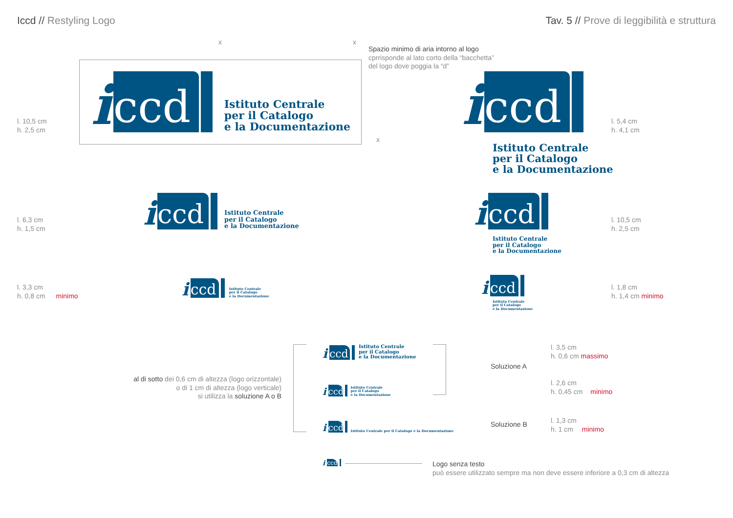Iccd // Restyling Logo
Tav. 5 // Prove di leggibilità e struttura
x x
x
Spazio minimo di aria intorno al logo
cprrisponde al lato corto della “bacchetta”
del logo dove poggia la “d”
i
ccd
Istituto Centrale
per il Catalogo
e la Documentazione
l. 10,5 cm
h. 2,5 cm
i
ccd
Istituto Centrale
per il Catalogo
e la Documentazione
l. 5,4 cm
h. 4,1 cm
i
ccd
Istituto Centrale
per il Catalogo
e la Documentazione
l. 6,3 cm
h. 1,5 cm
i
ccd
Istituto Centrale
per il Catalogo
e la Documentazione
l. 10,5 cm
h. 2,5 cm
i
ccd
Istituto Centrale
per il Catalogo
e la Documentazione
l. 3,3 cm
h. 0,8 cm minimo
i
ccd
Istituto Centrale
per il Catalogo
e la Documentazione
l. 1,8 cm
h. 1,4 cm minimo
al di sotto dei 0,6 cm di altezza (logo orizzontale)
o di 1 cm di altezza (logo verticale)
si utilizza la soluzione A o B
i
ccd
Istituto Centrale
per il Catalogo
e la Documentazione
i
ccd
Istituto Centrale
per il Catalogo
e la Documentazione
i
ccd
Istituto Centrale per il Catalogo e la Documentazione
Soluzione A
Soluzione B
l. 3,5 cm
h. 0,6 cm massimo
l. 2,6 cm
h. 0,45 cm minimo
l. 1,3 cm
h. 1 cm minimo
i
ccd
Logo senza testo
può essere utilizzato sempre ma non deve essere inferiore a 0,3 cm di altezza